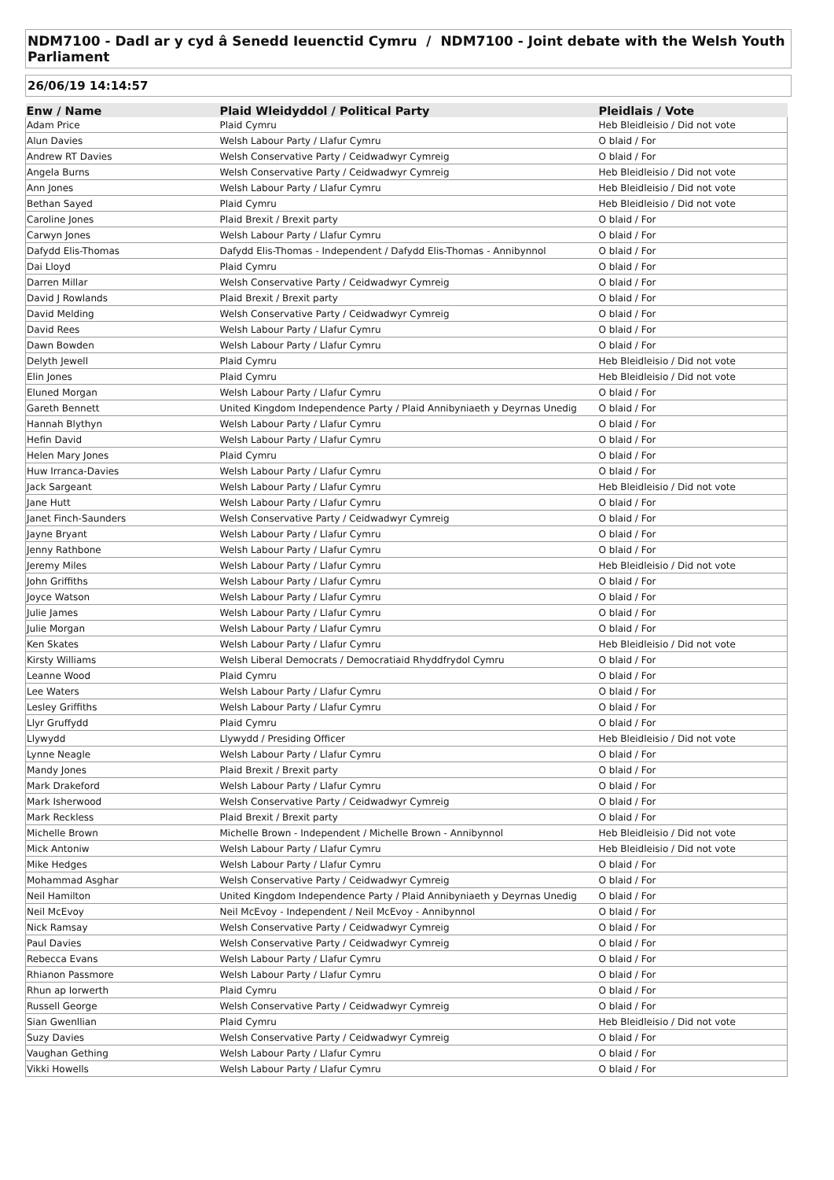NDM7100 - Dadl ar y cyd â Senedd Ieuenctid Cymru / NDM7100 - Joint debate with the Welsh Youth Parliament
26/06/19 14:14:57
| Enw / Name | Plaid Wleidyddol / Political Party | Pleidlais / Vote |
| --- | --- | --- |
| Adam Price | Plaid Cymru | Heb Bleidleisio / Did not vote |
| Alun Davies | Welsh Labour Party / Llafur Cymru | O blaid / For |
| Andrew RT Davies | Welsh Conservative Party / Ceidwadwyr Cymreig | O blaid / For |
| Angela Burns | Welsh Conservative Party / Ceidwadwyr Cymreig | Heb Bleidleisio / Did not vote |
| Ann Jones | Welsh Labour Party / Llafur Cymru | Heb Bleidleisio / Did not vote |
| Bethan Sayed | Plaid Cymru | Heb Bleidleisio / Did not vote |
| Caroline Jones | Plaid Brexit / Brexit party | O blaid / For |
| Carwyn Jones | Welsh Labour Party / Llafur Cymru | O blaid / For |
| Dafydd Elis-Thomas | Dafydd Elis-Thomas - Independent / Dafydd Elis-Thomas - Annibynnol | O blaid / For |
| Dai Lloyd | Plaid Cymru | O blaid / For |
| Darren Millar | Welsh Conservative Party / Ceidwadwyr Cymreig | O blaid / For |
| David J Rowlands | Plaid Brexit / Brexit party | O blaid / For |
| David Melding | Welsh Conservative Party / Ceidwadwyr Cymreig | O blaid / For |
| David Rees | Welsh Labour Party / Llafur Cymru | O blaid / For |
| Dawn Bowden | Welsh Labour Party / Llafur Cymru | O blaid / For |
| Delyth Jewell | Plaid Cymru | Heb Bleidleisio / Did not vote |
| Elin Jones | Plaid Cymru | Heb Bleidleisio / Did not vote |
| Eluned Morgan | Welsh Labour Party / Llafur Cymru | O blaid / For |
| Gareth Bennett | United Kingdom Independence Party / Plaid Annibyniaeth y Deyrnas Unedig | O blaid / For |
| Hannah Blythyn | Welsh Labour Party / Llafur Cymru | O blaid / For |
| Hefin David | Welsh Labour Party / Llafur Cymru | O blaid / For |
| Helen Mary Jones | Plaid Cymru | O blaid / For |
| Huw Irranca-Davies | Welsh Labour Party / Llafur Cymru | O blaid / For |
| Jack Sargeant | Welsh Labour Party / Llafur Cymru | Heb Bleidleisio / Did not vote |
| Jane Hutt | Welsh Labour Party / Llafur Cymru | O blaid / For |
| Janet Finch-Saunders | Welsh Conservative Party / Ceidwadwyr Cymreig | O blaid / For |
| Jayne Bryant | Welsh Labour Party / Llafur Cymru | O blaid / For |
| Jenny Rathbone | Welsh Labour Party / Llafur Cymru | O blaid / For |
| Jeremy Miles | Welsh Labour Party / Llafur Cymru | Heb Bleidleisio / Did not vote |
| John Griffiths | Welsh Labour Party / Llafur Cymru | O blaid / For |
| Joyce Watson | Welsh Labour Party / Llafur Cymru | O blaid / For |
| Julie James | Welsh Labour Party / Llafur Cymru | O blaid / For |
| Julie Morgan | Welsh Labour Party / Llafur Cymru | O blaid / For |
| Ken Skates | Welsh Labour Party / Llafur Cymru | Heb Bleidleisio / Did not vote |
| Kirsty Williams | Welsh Liberal Democrats / Democratiaid Rhyddfrydol Cymru | O blaid / For |
| Leanne Wood | Plaid Cymru | O blaid / For |
| Lee Waters | Welsh Labour Party / Llafur Cymru | O blaid / For |
| Lesley Griffiths | Welsh Labour Party / Llafur Cymru | O blaid / For |
| Llyr Gruffydd | Plaid Cymru | O blaid / For |
| Llywydd | Llywydd / Presiding Officer | Heb Bleidleisio / Did not vote |
| Lynne Neagle | Welsh Labour Party / Llafur Cymru | O blaid / For |
| Mandy Jones | Plaid Brexit / Brexit party | O blaid / For |
| Mark Drakeford | Welsh Labour Party / Llafur Cymru | O blaid / For |
| Mark Isherwood | Welsh Conservative Party / Ceidwadwyr Cymreig | O blaid / For |
| Mark Reckless | Plaid Brexit / Brexit party | O blaid / For |
| Michelle Brown | Michelle Brown - Independent / Michelle Brown - Annibynnol | Heb Bleidleisio / Did not vote |
| Mick Antoniw | Welsh Labour Party / Llafur Cymru | Heb Bleidleisio / Did not vote |
| Mike Hedges | Welsh Labour Party / Llafur Cymru | O blaid / For |
| Mohammad Asghar | Welsh Conservative Party / Ceidwadwyr Cymreig | O blaid / For |
| Neil Hamilton | United Kingdom Independence Party / Plaid Annibyniaeth y Deyrnas Unedig | O blaid / For |
| Neil McEvoy | Neil McEvoy - Independent / Neil McEvoy - Annibynnol | O blaid / For |
| Nick Ramsay | Welsh Conservative Party / Ceidwadwyr Cymreig | O blaid / For |
| Paul Davies | Welsh Conservative Party / Ceidwadwyr Cymreig | O blaid / For |
| Rebecca Evans | Welsh Labour Party / Llafur Cymru | O blaid / For |
| Rhianon Passmore | Welsh Labour Party / Llafur Cymru | O blaid / For |
| Rhun ap Iorwerth | Plaid Cymru | O blaid / For |
| Russell George | Welsh Conservative Party / Ceidwadwyr Cymreig | O blaid / For |
| Sian Gwenllian | Plaid Cymru | Heb Bleidleisio / Did not vote |
| Suzy Davies | Welsh Conservative Party / Ceidwadwyr Cymreig | O blaid / For |
| Vaughan Gething | Welsh Labour Party / Llafur Cymru | O blaid / For |
| Vikki Howells | Welsh Labour Party / Llafur Cymru | O blaid / For |